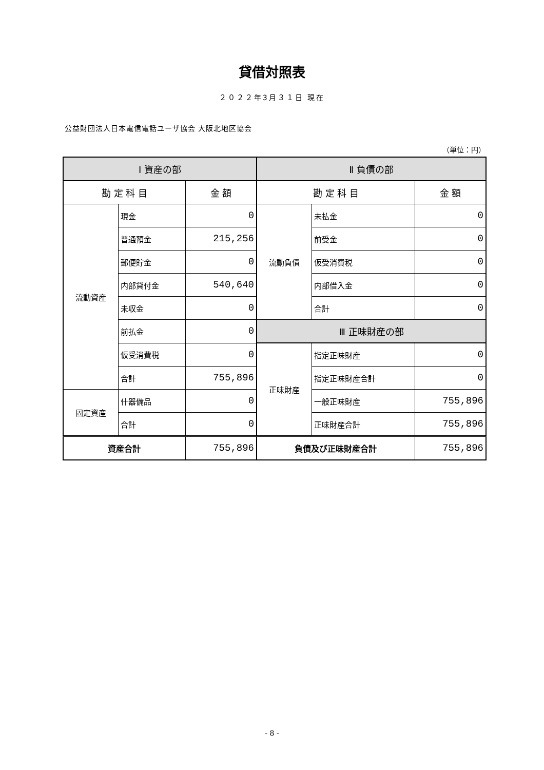貸借対照表
２０２２年3月３１日 現在
公益財団法人日本電信電話ユーザ協会 大阪北地区協会
（単位：円）
| Ⅰ 資産の部 | | | Ⅱ 負債の部 | | |
| --- | --- | --- | --- | --- | --- |
| 勘 定 科 目 | | 金 額 | 勘 定 科 目 | | 金 額 |
| 流動資産 | 現金 | 0 | 流動負債 | 未払金 | 0 |
| | 普通預金 | 215,256 | | 前受金 | 0 |
| | 郵便貯金 | 0 | | 仮受消費税 | 0 |
| | 内部貸付金 | 540,640 | | 内部借入金 | 0 |
| | 未収金 | 0 | | 合計 | 0 |
| | 前払金 | 0 | Ⅲ 正味財産の部 | | |
| | 仮受消費税 | 0 | 正味財産 | 指定正味財産 | 0 |
| | 合計 | 755,896 | | 指定正味財産合計 | 0 |
| 固定資産 | 什器備品 | 0 | | 一般正味財産 | 755,896 |
| | 合計 | 0 | | 正味財産合計 | 755,896 |
| 資産合計 | | 755,896 | 負債及び正味財産合計 | | 755,896 |
- 8 -